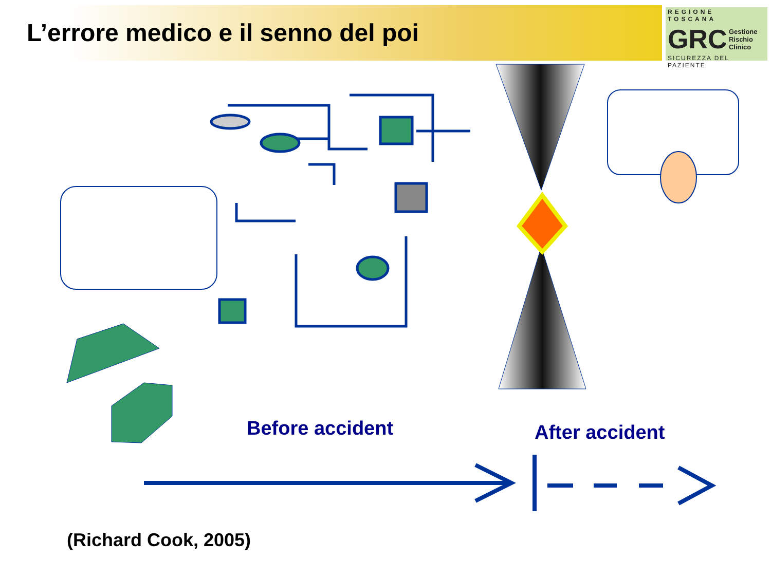L’errore medico e il senno del poi
REGIONE TOSCANA
GRC Gestione
Rischio
Clinico
SICUREZZA DEL PAZIENTE
Before accident After accident
(Richard Cook, 2005)